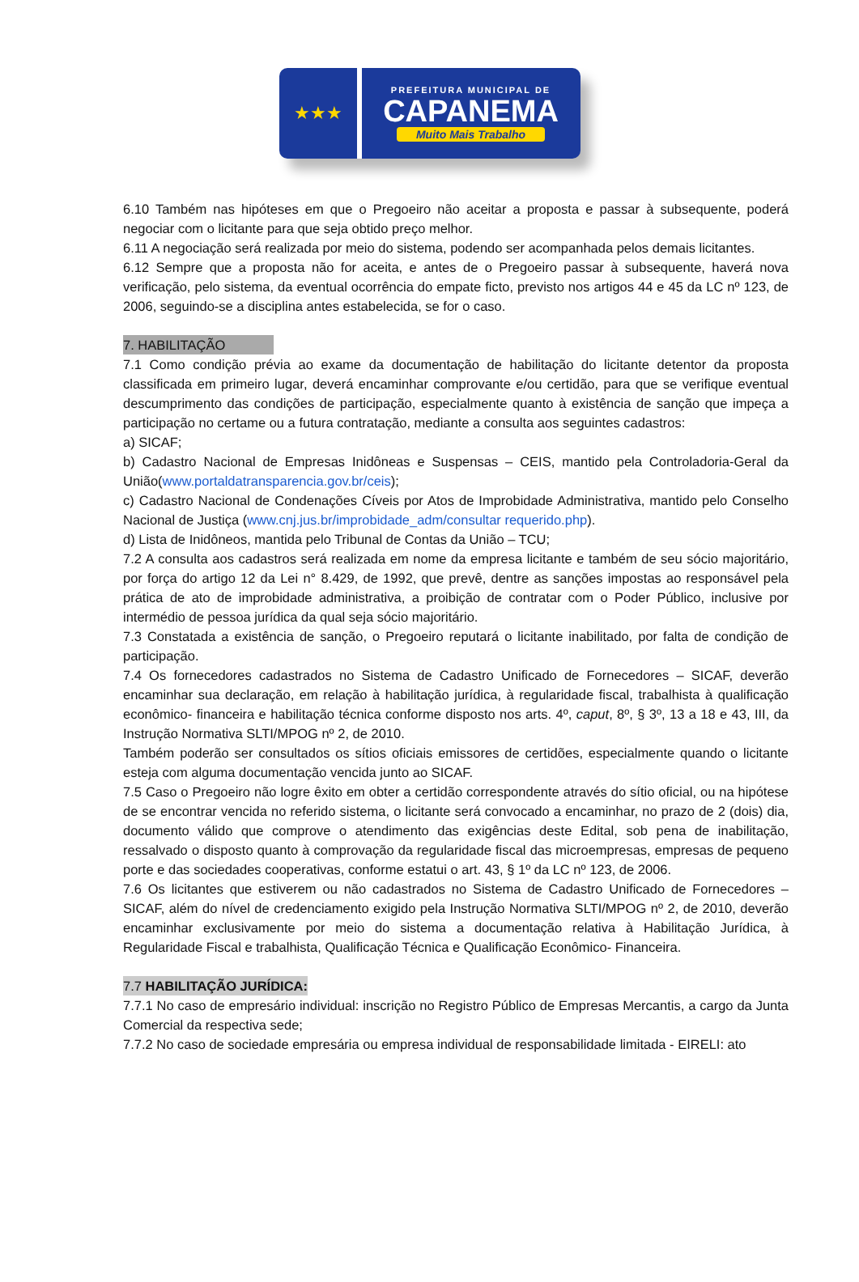★★★
PREFEITURA MUNICIPAL DE
CAPANEMA
Muito Mais Trabalho
6.10 Também nas hipóteses em que o Pregoeiro não aceitar a proposta e passar à subsequente, poderá negociar com o licitante para que seja obtido preço melhor.
6.11 A negociação será realizada por meio do sistema, podendo ser acompanhada pelos demais licitantes.
6.12 Sempre que a proposta não for aceita, e antes de o Pregoeiro passar à subsequente, haverá nova verificação, pelo sistema, da eventual ocorrência do empate ficto, previsto nos artigos 44 e 45 da LC nº 123, de 2006, seguindo-se a disciplina antes estabelecida, se for o caso.
7. HABILITAÇÃO
7.1 Como condição prévia ao exame da documentação de habilitação do licitante detentor da proposta classificada em primeiro lugar, deverá encaminhar comprovante e/ou certidão, para que se verifique eventual descumprimento das condições de participação, especialmente quanto à existência de sanção que impeça a participação no certame ou a futura contratação, mediante a consulta aos seguintes cadastros:
a) SICAF;
b) Cadastro Nacional de Empresas Inidôneas e Suspensas – CEIS, mantido pela Controladoria-Geral da União(www.portaldatransparencia.gov.br/ceis);
c) Cadastro Nacional de Condenações Cíveis por Atos de Improbidade Administrativa, mantido pelo Conselho Nacional de Justiça (www.cnj.jus.br/improbidade_adm/consultar requerido.php).
d) Lista de Inidôneos, mantida pelo Tribunal de Contas da União – TCU;
7.2 A consulta aos cadastros será realizada em nome da empresa licitante e também de seu sócio majoritário, por força do artigo 12 da Lei n° 8.429, de 1992, que prevê, dentre as sanções impostas ao responsável pela prática de ato de improbidade administrativa, a proibição de contratar com o Poder Público, inclusive por intermédio de pessoa jurídica da qual seja sócio majoritário.
7.3 Constatada a existência de sanção, o Pregoeiro reputará o licitante inabilitado, por falta de condição de participação.
7.4 Os fornecedores cadastrados no Sistema de Cadastro Unificado de Fornecedores – SICAF, deverão encaminhar sua declaração, em relação à habilitação jurídica, à regularidade fiscal, trabalhista à qualificação econômico- financeira e habilitação técnica conforme disposto nos arts. 4º, caput, 8º, § 3º, 13 a 18 e 43, III, da Instrução Normativa SLTI/MPOG nº 2, de 2010.
Também poderão ser consultados os sítios oficiais emissores de certidões, especialmente quando o licitante esteja com alguma documentação vencida junto ao SICAF.
7.5 Caso o Pregoeiro não logre êxito em obter a certidão correspondente através do sítio oficial, ou na hipótese de se encontrar vencida no referido sistema, o licitante será convocado a encaminhar, no prazo de 2 (dois) dia, documento válido que comprove o atendimento das exigências deste Edital, sob pena de inabilitação, ressalvado o disposto quanto à comprovação da regularidade fiscal das microempresas, empresas de pequeno porte e das sociedades cooperativas, conforme estatui o art. 43, § 1º da LC nº 123, de 2006.
7.6 Os licitantes que estiverem ou não cadastrados no Sistema de Cadastro Unificado de Fornecedores – SICAF, além do nível de credenciamento exigido pela Instrução Normativa SLTI/MPOG nº 2, de 2010, deverão encaminhar exclusivamente por meio do sistema a documentação relativa à Habilitação Jurídica, à Regularidade Fiscal e trabalhista, Qualificação Técnica e Qualificação Econômico- Financeira.
7.7 HABILITAÇÃO JURÍDICA:
7.7.1 No caso de empresário individual: inscrição no Registro Público de Empresas Mercantis, a cargo da Junta Comercial da respectiva sede;
7.7.2 No caso de sociedade empresária ou empresa individual de responsabilidade limitada - EIRELI: ato